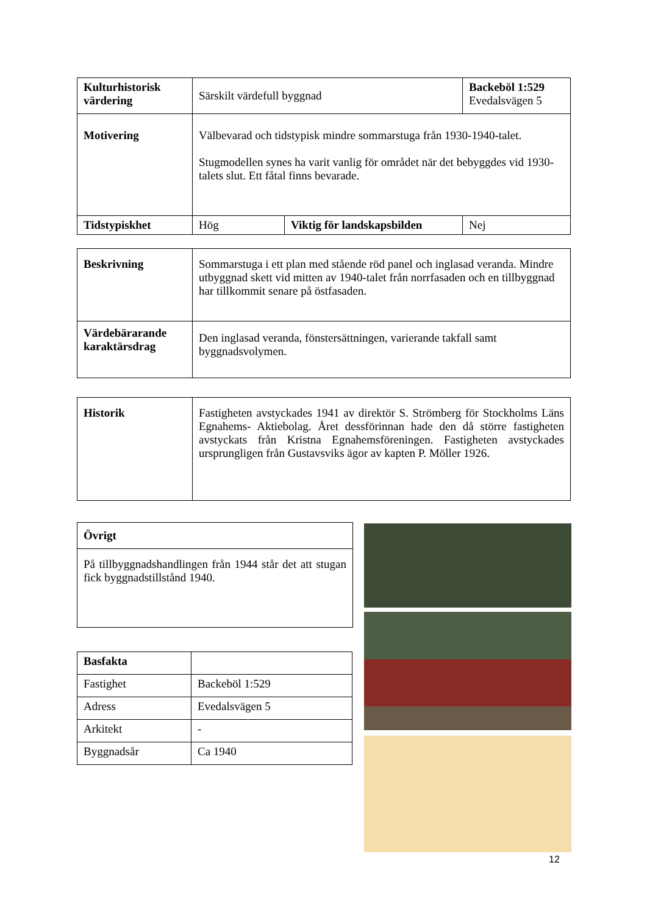| Kulturhistorisk värdering | Särskilt värdefull byggnad | | Backeböl 1:529 Evedalsvägen 5 |
| Motivering | Välbevarad och tidstypisk mindre sommarstuga från 1930-1940-talet. Stugmodellen synes ha varit vanlig för området när det bebyggdes vid 1930-talets slut. Ett fåtal finns bevarade. | | |
| Tidstypiskhet | Hög | Viktig för landskapsbilden | Nej |
| Beskrivning | Sommarstuga i ett plan med stående röd panel och inglasad veranda. Mindre utbyggnad skett vid mitten av 1940-talet från norrfasaden och en tillbyggnad har tillkommit senare på östfasaden. |
| Värdebärarande karaktärsdrag | Den inglasad veranda, fönstersättningen, varierande takfall samt byggnadsvolymen. |
| Historik | Fastigheten avstyckades 1941 av direktör S. Strömberg för Stockholms Läns Egnahems- Aktiebolag. Året dessförinnan hade den då större fastigheten avstyckats från Kristna Egnahemsföreningen. Fastigheten avstyckades ursprungligen från Gustavsviks ägor av kapten P. Möller 1926. |
| Övrigt |
| På tillbyggnadshandlingen från 1944 står det att stugan fick byggnadstillstånd 1940. |
| Basfakta | |
| Fastighet | Backeböl 1:529 |
| Adress | Evedalsvägen 5 |
| Arkitekt | - |
| Byggnadsår | Ca 1940 |
12